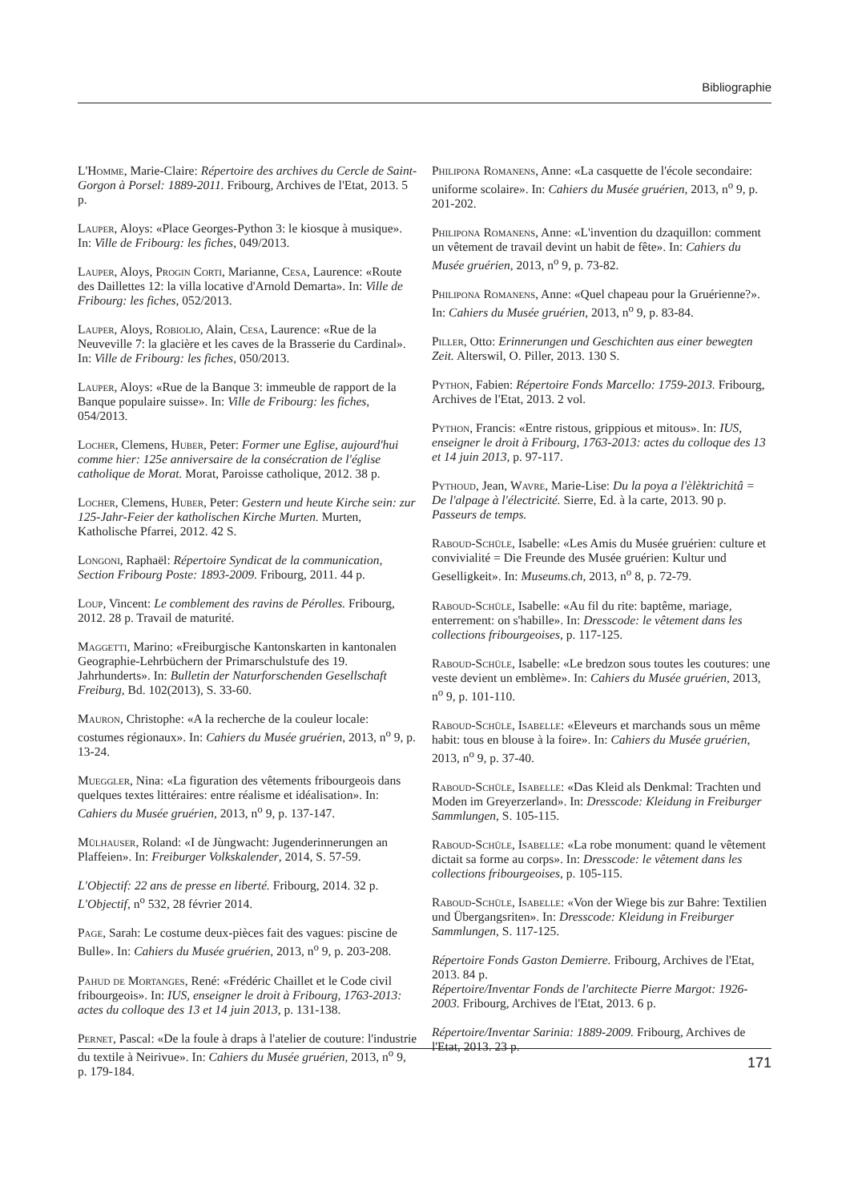Bibliographie
L'Homme, Marie-Claire: Répertoire des archives du Cercle de Saint-Gorgon à Porsel: 1889-2011. Fribourg, Archives de l'Etat, 2013. 5 p.
Lauper, Aloys: «Place Georges-Python 3: le kiosque à musique». In: Ville de Fribourg: les fiches, 049/2013.
Lauper, Aloys, Progin Corti, Marianne, Cesa, Laurence: «Route des Daillettes 12: la villa locative d'Arnold Demarta». In: Ville de Fribourg: les fiches, 052/2013.
Lauper, Aloys, Robiolio, Alain, Cesa, Laurence: «Rue de la Neuveville 7: la glacière et les caves de la Brasserie du Cardinal». In: Ville de Fribourg: les fiches, 050/2013.
Lauper, Aloys: «Rue de la Banque 3: immeuble de rapport de la Banque populaire suisse». In: Ville de Fribourg: les fiches, 054/2013.
Locher, Clemens, Huber, Peter: Former une Eglise, aujourd'hui comme hier: 125e anniversaire de la consécration de l'église catholique de Morat. Morat, Paroisse catholique, 2012. 38 p.
Locher, Clemens, Huber, Peter: Gestern und heute Kirche sein: zur 125-Jahr-Feier der katholischen Kirche Murten. Murten, Katholische Pfarrei, 2012. 42 S.
Longoni, Raphaël: Répertoire Syndicat de la communication, Section Fribourg Poste: 1893-2009. Fribourg, 2011. 44 p.
Loup, Vincent: Le comblement des ravins de Pérolles. Fribourg, 2012. 28 p. Travail de maturité.
Maggetti, Marino: «Freiburgische Kantonskarten in kantonalen Geographie-Lehrbüchern der Primarschulstufe des 19. Jahrhunderts». In: Bulletin der Naturforschenden Gesellschaft Freiburg, Bd. 102(2013), S. 33-60.
Mauron, Christophe: «A la recherche de la couleur locale: costumes régionaux». In: Cahiers du Musée gruérien, 2013, n<sup>o</sup> 9, p. 13-24.
Mueggler, Nina: «La figuration des vêtements fribourgeois dans quelques textes littéraires: entre réalisme et idéalisation». In: Cahiers du Musée gruérien, 2013, n<sup>o</sup> 9, p. 137-147.
Mülhauser, Roland: «I de Jùngwacht: Jugenderinnerungen an Plaffeien». In: Freiburger Volkskalender, 2014, S. 57-59.
L'Objectif: 22 ans de presse en liberté. Fribourg, 2014. 32 p. L'Objectif, n<sup>o</sup> 532, 28 février 2014.
Page, Sarah: Le costume deux-pièces fait des vagues: piscine de Bulle». In: Cahiers du Musée gruérien, 2013, n<sup>o</sup> 9, p. 203-208.
Pahud de Mortanges, René: «Frédéric Chaillet et le Code civil fribourgeois». In: IUS, enseigner le droit à Fribourg, 1763-2013: actes du colloque des 13 et 14 juin 2013, p. 131-138.
Pernet, Pascal: «De la foule à draps à l'atelier de couture: l'industrie du textile à Neirivue». In: Cahiers du Musée gruérien, 2013, n<sup>o</sup> 9, p. 179-184.
Philipona Romanens, Anne: «La casquette de l'école secondaire: uniforme scolaire». In: Cahiers du Musée gruérien, 2013, n<sup>o</sup> 9, p. 201-202.
Philipona Romanens, Anne: «L'invention du dzaquillon: comment un vêtement de travail devint un habit de fête». In: Cahiers du Musée gruérien, 2013, n<sup>o</sup> 9, p. 73-82.
Philipona Romanens, Anne: «Quel chapeau pour la Gruérienne?». In: Cahiers du Musée gruérien, 2013, n<sup>o</sup> 9, p. 83-84.
Piller, Otto: Erinnerungen und Geschichten aus einer bewegten Zeit. Alterswil, O. Piller, 2013. 130 S.
Python, Fabien: Répertoire Fonds Marcello: 1759-2013. Fribourg, Archives de l'Etat, 2013. 2 vol.
Python, Francis: «Entre ristous, grippious et mitous». In: IUS, enseigner le droit à Fribourg, 1763-2013: actes du colloque des 13 et 14 juin 2013, p. 97-117.
Pythoud, Jean, Wavre, Marie-Lise: Du la poya a l'èlèktrichitâ = De l'alpage à l'électricité. Sierre, Ed. à la carte, 2013. 90 p. Passeurs de temps.
Raboud-Schüle, Isabelle: «Les Amis du Musée gruérien: culture et convivialité = Die Freunde des Musée gruérien: Kultur und Geselligkeit». In: Museums.ch, 2013, n<sup>o</sup> 8, p. 72-79.
Raboud-Schüle, Isabelle: «Au fil du rite: baptême, mariage, enterrement: on s'habille». In: Dresscode: le vêtement dans les collections fribourgeoises, p. 117-125.
Raboud-Schüle, Isabelle: «Le bredzon sous toutes les coutures: une veste devient un emblème». In: Cahiers du Musée gruérien, 2013, n<sup>o</sup> 9, p. 101-110.
Raboud-Schüle, Isabelle: «Eleveurs et marchands sous un même habit: tous en blouse à la foire». In: Cahiers du Musée gruérien, 2013, n<sup>o</sup> 9, p. 37-40.
Raboud-Schüle, Isabelle: «Das Kleid als Denkmal: Trachten und Moden im Greyerzerland». In: Dresscode: Kleidung in Freiburger Sammlungen, S. 105-115.
Raboud-Schüle, Isabelle: «La robe monument: quand le vêtement dictait sa forme au corps». In: Dresscode: le vêtement dans les collections fribourgeoises, p. 105-115.
Raboud-Schüle, Isabelle: «Von der Wiege bis zur Bahre: Textilien und Übergangsriten». In: Dresscode: Kleidung in Freiburger Sammlungen, S. 117-125.
Répertoire Fonds Gaston Demierre. Fribourg, Archives de l'Etat, 2013. 84 p.
Répertoire/Inventar Fonds de l'architecte Pierre Margot: 1926-2003. Fribourg, Archives de l'Etat, 2013. 6 p.
Répertoire/Inventar Sarinia: 1889-2009. Fribourg, Archives de l'Etat, 2013. 23 p.
171